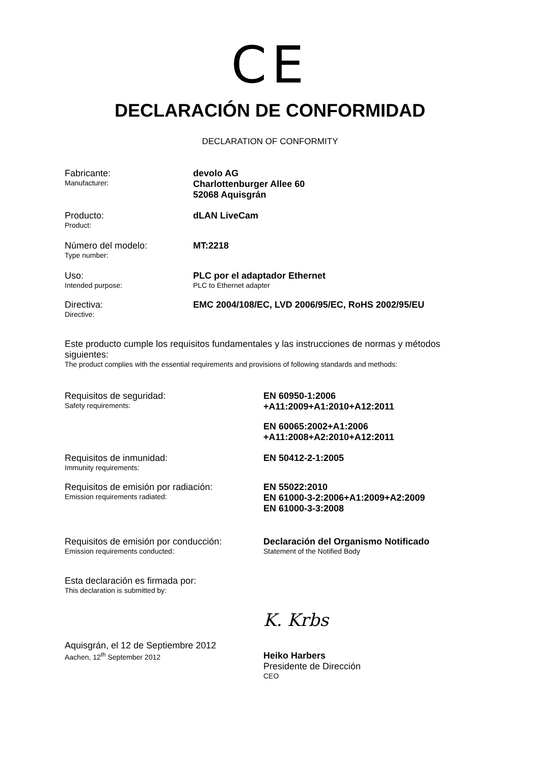CE
DECLARACIÓN DE CONFORMIDAD
DECLARATION OF CONFORMITY
Fabricante:
Manufacturer:
devolo AG
Charlottenburger Allee 60
52068 Aquisgrán
Producto:
Product:
dLAN LiveCam
Número del modelo:
Type number:
MT:2218
Uso:
Intended purpose:
PLC por el adaptador Ethernet
PLC to Ethernet adapter
Directiva:
Directive:
EMC 2004/108/EC, LVD 2006/95/EC, RoHS 2002/95/EU
Este producto cumple los requisitos fundamentales y las instrucciones de normas y métodos siguientes:
The product complies with the essential requirements and provisions of following standards and methods:
Requisitos de seguridad:
Safety requirements:
EN 60950-1:2006
+A11:2009+A1:2010+A12:2011
EN 60065:2002+A1:2006
+A11:2008+A2:2010+A12:2011
Requisitos de inmunidad:
Immunity requirements:
EN 50412-2-1:2005
Requisitos de emisión por radiación:
Emission requirements radiated:
EN 55022:2010
EN 61000-3-2:2006+A1:2009+A2:2009
EN 61000-3-3:2008
Requisitos de emisión por conducción:
Emission requirements conducted:
Declaración del Organismo Notificado
Statement of the Notified Body
Esta declaración es firmada por:
This declaration is submitted by:
Aquisgrán, el 12 de Septiembre 2012
Aachen, 12<sup>th</sup> September 2012
K. Krbs
Heiko Harbers
Presidente de Dirección
CEO